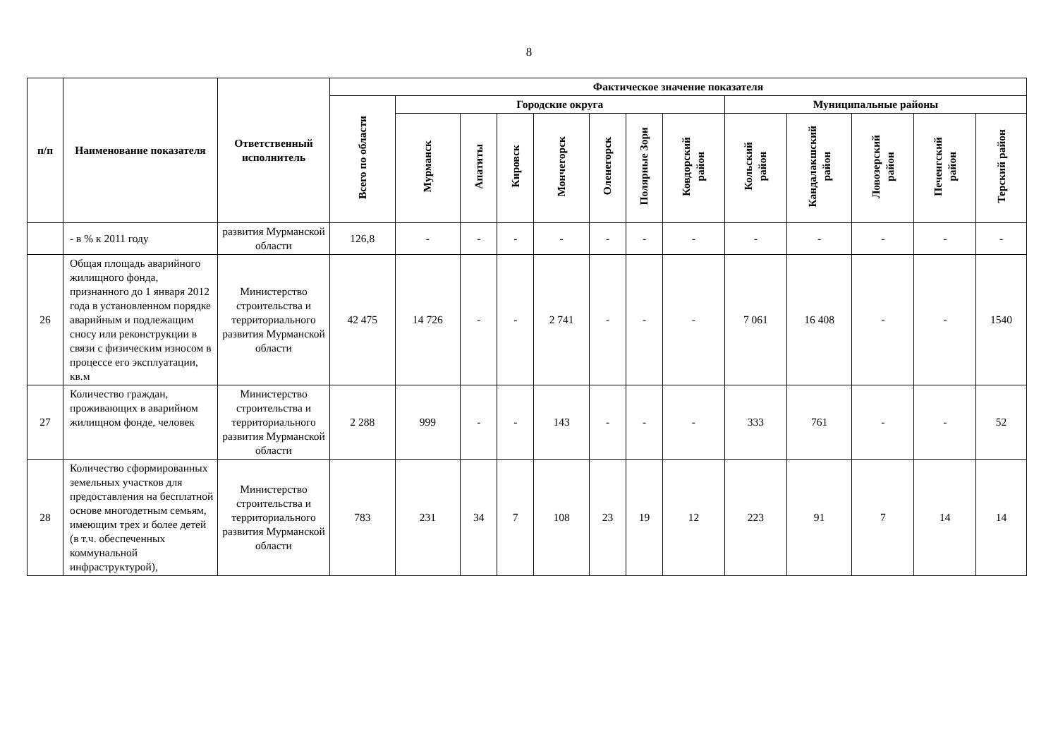8
| п/п | Наименование показателя | Ответственный исполнитель | Фактическое значение показателя | | | | | | | | | | | | |
| --- | --- | --- | --- | --- | --- | --- | --- | --- | --- | --- | --- | --- | --- | --- | --- |
| | | | Всего по области | Городские округа | | | | | | | Муниципальные районы | | | | |
| | | | | Мурманск | Апатиты | Кировск | Мончегорск | Оленегорск | Полярные Зори | Ковдорский район | Кольский район | Кандалакшский район | Ловозерский район | Печенгский район | Терский район |
| | - в % к 2011 году | развития Мурманской области | 126,8 | - | - | - | - | - | - | - | - | - | - | - | - |
| 26 | Общая площадь аварийного жилищного фонда, признанного до 1 января 2012 года в установленном порядке аварийным и подлежащим сносу или реконструкции в связи с физическим износом в процессе его эксплуатации, кв.м | Министерство строительства и территориального развития Мурманской области | 42 475 | 14 726 | - | - | 2 741 | - | - | - | 7 061 | 16 408 | - | - | 1540 |
| 27 | Количество граждан, проживающих в аварийном жилищном фонде, человек | Министерство строительства и территориального развития Мурманской области | 2 288 | 999 | - | - | 143 | - | - | - | 333 | 761 | - | - | 52 |
| 28 | Количество сформированных земельных участков для предоставления на бесплатной основе многодетным семьям, имеющим трех и более детей (в т.ч. обеспеченных коммунальной инфраструктурой), | Министерство строительства и территориального развития Мурманской области | 783 | 231 | 34 | 7 | 108 | 23 | 19 | 12 | 223 | 91 | 7 | 14 | 14 |